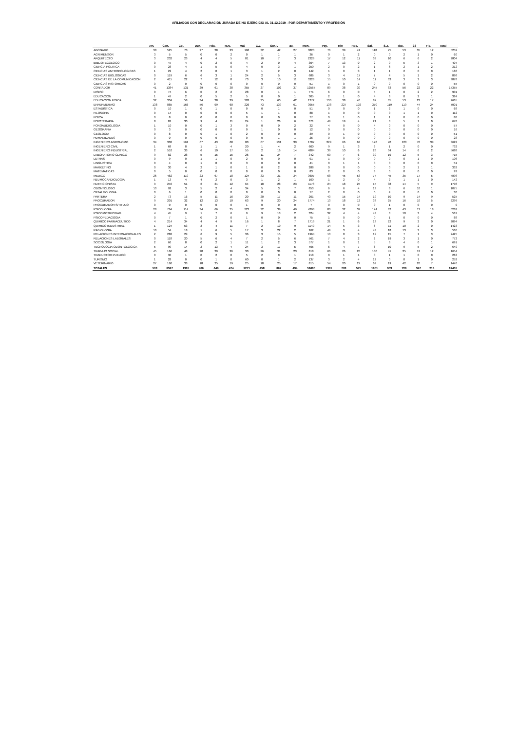AFILIADOS CON DECLARACIÓN JURADA DE NO EJERCICIO AL 31.12.2019 - POR DEPARTAMENTO Y PROFESIÓN
| | Art. | Can. | Col. | Dur. | Fda. | R.N. | Mal. | C.L. | Sor. L | av. | Mon. | Pay. | Riv. | Roc. | Sal. | S.J. | Tbo. | 33 | Flo. | Total |
| --- | --- | --- | --- | --- | --- | --- | --- | --- | --- | --- | --- | --- | --- | --- | --- | --- | --- | --- | --- | --- |
| ABOGADO | 38 | 525 | 70 | 27 | 38 | 23 | 168 | 32 | 42 | 27 | 3820 | 76 | 39 | 41 | 118 | 75 | 53 | 35 | 12 | 5259 |
| AGRIMENSOR | 3 | 5 | 5 | 0 | 0 | 2 | 0 | 1 | 1 | 1 | 36 | 0 | 1 | 2 | 0 | 0 | 2 | 1 | 0 | 60 |
| ARQUITECTO | 3 | 232 | 23 | 4 | 4 | 5 | 81 | 10 | 7 | 3 | 2329 | 17 | 12 | 11 | 39 | 10 | 6 | 6 | 2 | 2804 |
| BIBLIOTECOLOGO | 0 | 47 | 4 | 0 | 2 | 0 | 4 | 2 | 0 | 4 | 304 | 7 | 13 | 0 | 2 | 9 | 5 | 3 | 1 | 407 |
| CIENCIA POLITICA | 0 | 28 | 4 | 1 | 5 | 0 | 4 | 0 | 3 | 1 | 250 | 2 | 0 | 2 | 1 | 6 | 2 | 1 | 2 | 312 |
| CIENCIAS ANTROPOLOGICAS | 1 | 22 | 4 | 2 | 0 | 1 | 3 | 1 | 2 | 0 | 142 | 1 | 0 | 3 | 1 | 1 | 2 | 0 | 0 | 186 |
| CIENCIAS BIOLOGICAS | 0 | 119 | 6 | 6 | 3 | 1 | 24 | 2 | 5 | 3 | 686 | 3 | 4 | 17 | 7 | 4 | 5 | 1 | 2 | 898 |
| CIENCIAS DE LA COMUNICACION | 2 | 415 | 22 | 7 | 12 | 8 | 73 | 3 | 10 | 11 | 3223 | 15 | 10 | 14 | 11 | 33 | 3 | 3 | 3 | 3878 |
| CIENCIAS HISTORICAS | 0 | 2 | 0 | 0 | 0 | 0 | 0 | 0 | 0 | 0 | 51 | 1 | 0 | 1 | 0 | 0 | 0 | 0 | 0 | 55 |
| CONTADOR | 41 | 1384 | 131 | 29 | 61 | 38 | 355 | 27 | 102 | 37 | 12565 | 89 | 38 | 30 | 245 | 83 | 56 | 22 | 22 | 15355 |
| DISE\O | 0 | 74 | 6 | 0 | 2 | 2 | 28 | 0 | 1 | 1 | 771 | 6 | 0 | 0 | 5 | 1 | 0 | 2 | 2 | 901 |
| EDUCACION | 1 | 47 | 2 | 0 | 5 | 2 | 5 | 0 | 0 | 1 | 305 | 2 | 1 | 0 | 4 | 6 | 0 | 2 | 1 | 384 |
| EDUCACION FISICA | 32 | 334 | 58 | 34 | 38 | 29 | 303 | 35 | 60 | 42 | 1272 | 136 | 38 | 40 | 87 | 35 | 53 | 22 | 17 | 2665 |
| ENFERMERA/O | 138 | 885 | 166 | 56 | 99 | 60 | 226 | 73 | 139 | 61 | 3955 | 138 | 227 | 102 | 370 | 119 | 119 | 44 | 24 | 7001 |
| ESTADISTICA | 0 | 10 | 1 | 0 | 1 | 0 | 0 | 0 | 1 | 0 | 51 | 0 | 0 | 0 | 1 | 2 | 1 | 0 | 0 | 68 |
| FILOSOFIA | 0 | 14 | 0 | 0 | 0 | 0 | 5 | 1 | 1 | 0 | 88 | 1 | 0 | 0 | 0 | 0 | 1 | 1 | 0 | 112 |
| FISICA | 0 | 8 | 0 | 0 | 0 | 0 | 0 | 0 | 0 | 0 | 77 | 0 | 1 | 0 | 1 | 1 | 0 | 0 | 0 | 88 |
| FISIOTERAPIA | 8 | 81 | 30 | 9 | 4 | 11 | 24 | 1 | 26 | 6 | 371 | 49 | 19 | 4 | 21 | 8 | 5 | 1 | 0 | 678 |
| FONOAUDIOLOGIA | 1 | 10 | 0 | 0 | 1 | 3 | 0 | 0 | 0 | 2 | 32 | 4 | 0 | 0 | 4 | 0 | 0 | 0 | 0 | 57 |
| GEOGRAFIA | 0 | 3 | 0 | 0 | 0 | 0 | 0 | 1 | 0 | 0 | 12 | 0 | 0 | 0 | 0 | 0 | 0 | 0 | 0 | 16 |
| GEOLOGIA | 0 | 8 | 0 | 0 | 1 | 0 | 2 | 0 | 0 | 0 | 39 | 0 | 1 | 0 | 0 | 0 | 0 | 0 | 0 | 51 |
| HUMANIDADES | 0 | 0 | 0 | 0 | 0 | 0 | 0 | 0 | 1 | 1 | 26 | 0 | 0 | 0 | 0 | 0 | 0 | 0 | 0 | 28 |
| INGENIERO AGRONOMO | 34 | 302 | 161 | 67 | 43 | 68 | 80 | 67 | 131 | 39 | 1787 | 229 | 66 | 63 | 178 | 70 | 128 | 70 | 39 | 3622 |
| INGENIERO CIVIL | 1 | 68 | 8 | 1 | 1 | 4 | 20 | 1 | 4 | 2 | 600 | 9 | 1 | 3 | 6 | 1 | 2 | 0 | 0 | 732 |
| INGENIERO INDUSTRIAL | 2 | 510 | 33 | 6 | 10 | 17 | 55 | 2 | 16 | 14 | 4884 | 39 | 10 | 6 | 28 | 34 | 14 | 6 | 2 | 5688 |
| LABORATORIO CLINICO | 9 | 82 | 28 | 5 | 15 | 15 | 26 | 11 | 24 | 7 | 342 | 60 | 7 | 6 | 39 | 19 | 12 | 5 | 3 | 715 |
| LETRAS | 0 | 9 | 0 | 1 | 1 | 0 | 2 | 0 | 0 | 0 | 91 | 1 | 0 | 0 | 0 | 0 | 0 | 1 | 0 | 106 |
| LINGUISTICA | 0 | 4 | 0 | 1 | 0 | 0 | 3 | 0 | 0 | 0 | 41 | 0 | 1 | 1 | 0 | 0 | 0 | 0 | 0 | 51 |
| MARKETING | 0 | 30 | 4 | 2 | 1 | 0 | 1 | 0 | 2 | 0 | 288 | 0 | 0 | 0 | 0 | 0 | 2 | 1 | 1 | 332 |
| MATEMATICAS | 0 | 5 | 0 | 0 | 0 | 0 | 0 | 0 | 0 | 0 | 83 | 2 | 0 | 0 | 3 | 0 | 0 | 0 | 0 | 93 |
| MEDICO | 26 | 482 | 110 | 23 | 67 | 18 | 124 | 33 | 31 | 34 | 3607 | 68 | 45 | 53 | 74 | 45 | 35 | 17 | 6 | 4898 |
| NEUMOCARDIOLOGIA | 1 | 13 | 4 | 4 | 2 | 0 | 3 | 1 | 2 | 1 | 100 | 1 | 2 | 0 | 4 | 2 | 1 | 1 | 0 | 142 |
| NUTRICIONISTA | 9 | 240 | 51 | 6 | 21 | 12 | 64 | 18 | 28 | 23 | 1178 | 24 | 18 | 25 | 15 | 38 | 14 | 5 | 9 | 1798 |
| ODONTOLOGO | 13 | 92 | 3 | 5 | 2 | 4 | 34 | 5 | 3 | 7 | 853 | 6 | 6 | 4 | 13 | 8 | 6 | 10 | 1 | 1075 |
| OFTALMOLOGIA | 0 | 6 | 1 | 0 | 0 | 0 | 0 | 0 | 0 | 0 | 17 | 2 | 0 | 0 | 0 | 4 | 0 | 0 | 0 | 30 |
| PARTERA | 2 | 73 | 16 | 5 | 11 | 16 | 20 | 20 | 17 | 11 | 201 | 43 | 15 | 14 | 19 | 10 | 9 | 14 | 9 | 525 |
| PROCURADOR | 9 | 201 | 32 | 12 | 13 | 10 | 63 | 9 | 20 | 24 | 1774 | 13 | 18 | 12 | 33 | 25 | 16 | 10 | 5 | 2299 |
| PROCURADOR S/TITULO | 0 | 0 | 0 | 0 | 0 | 0 | 1 | 0 | 0 | 0 | 7 | 0 | 0 | 0 | 0 | 1 | 0 | 0 | 0 | 9 |
| PSICOLOGIA | 28 | 764 | 114 | 34 | 66 | 35 | 222 | 32 | 39 | 49 | 4398 | 80 | 32 | 39 | 174 | 82 | 43 | 13 | 18 | 6262 |
| PSICOMOTRICIDAD | 4 | 45 | 9 | 1 | 7 | 6 | 9 | 9 | 13 | 2 | 324 | 32 | 4 | 4 | 43 | 8 | 10 | 3 | 4 | 537 |
| PSICOPEDAGOGIA | 0 | 7 | 1 | 0 | 2 | 0 | 1 | 0 | 0 | 0 | 75 | 1 | 0 | 0 | 0 | 1 | 0 | 0 | 0 | 88 |
| QUIMICO FARMACEUTICO | 4 | 214 | 34 | 4 | 4 | 9 | 16 | 1 | 8 | 7 | 1719 | 21 | 1 | 6 | 13 | 22 | 9 | 2 | 0 | 2094 |
| QUIMICO INDUSTRIAL | 1 | 124 | 53 | 2 | 4 | 11 | 7 | 2 | 10 | 9 | 1149 | 14 | 5 | 3 | 6 | 11 | 10 | 2 | 0 | 1423 |
| RADIOLOGIA | 10 | 54 | 18 | 1 | 6 | 5 | 17 | 3 | 22 | 2 | 262 | 49 | 3 | 4 | 43 | 18 | 13 | 3 | 3 | 536 |
| RELACIONES INTERNACIONALES | 2 | 282 | 29 | 6 | 9 | 5 | 36 | 3 | 15 | 5 | 1964 | 13 | 8 | 3 | 19 | 15 | 7 | 1 | 3 | 2425 |
| RELACIONES LABORALES | 0 | 118 | 20 | 5 | 6 | 4 | 7 | 2 | 5 | 6 | 561 | 7 | 4 | 2 | 2 | 19 | 3 | 1 | 0 | 772 |
| SOCIOLOGIA | 2 | 66 | 8 | 0 | 2 | 1 | 11 | 1 | 2 | 3 | 577 | 1 | 0 | 1 | 5 | 6 | 4 | 0 | 1 | 691 |
| TECNOLOGIA ODONTOLOGICA | 5 | 99 | 14 | 2 | 13 | 4 | 24 | 3 | 17 | 5 | 405 | 6 | 4 | 7 | 6 | 10 | 9 | 5 | 2 | 640 |
| TRABAJO SOCIAL | 45 | 166 | 48 | 20 | 39 | 26 | 30 | 26 | 31 | 23 | 818 | 66 | 26 | 20 | 180 | 41 | 25 | 12 | 12 | 1654 |
| TRADUCTOR PUBLICO | 0 | 30 | 1 | 0 | 2 | 0 | 5 | 2 | 0 | 1 | 218 | 0 | 1 | 1 | 0 | 1 | 1 | 0 | 0 | 263 |
| TURISMO | 1 | 28 | 0 | 0 | 1 | 0 | 60 | 0 | 1 | 2 | 137 | 3 | 2 | 4 | 12 | 0 | 0 | 1 | 0 | 252 |
| VETERINARIO | 27 | 160 | 33 | 18 | 25 | 19 | 25 | 18 | 25 | 17 | 815 | 54 | 20 | 27 | 69 | 19 | 42 | 20 | 7 | 1440 |
| TOTALES | 503 | 8527 | 1365 | 406 | 649 | 474 | 2271 | 458 | 867 | 494 | 59680 | 1391 | 703 | 575 | 1901 | 903 | 728 | 347 | 213 | 82455 |